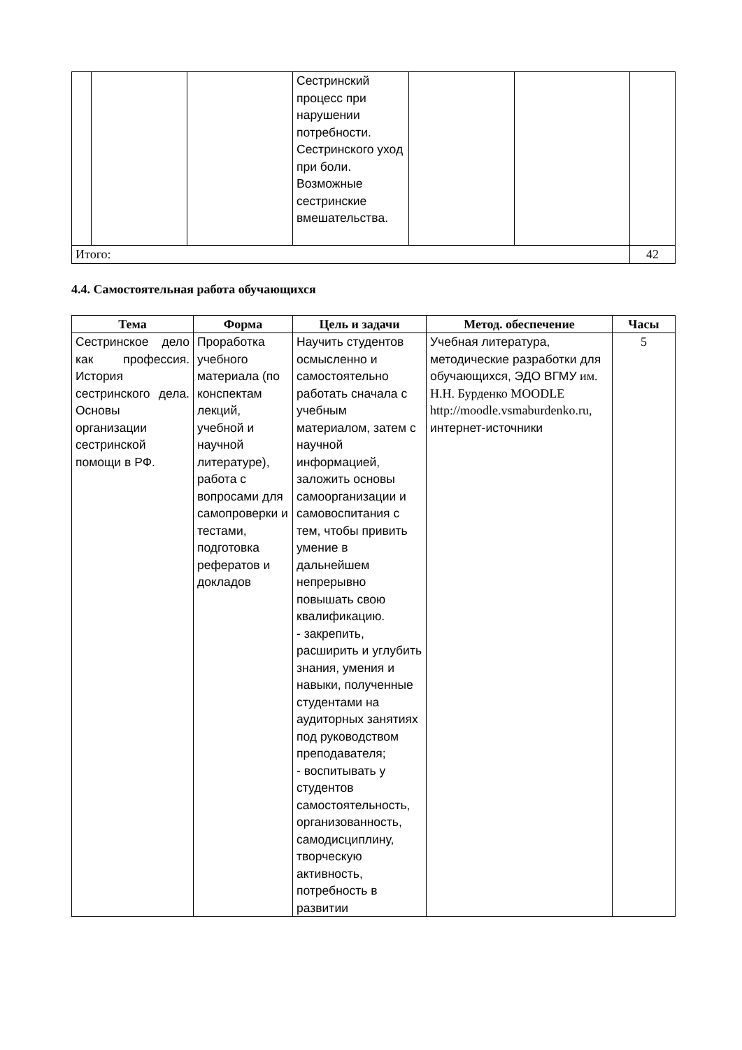| | | | Сестринский процесс при нарушении потребности. Сестринского уход при боли. Возможные сестринские вмешательства. | | | |
| Итого: | | | | | | 42 |
4.4. Самостоятельная работа обучающихся
| Тема | Форма | Цель и задачи | Метод. обеспечение | Часы |
| --- | --- | --- | --- | --- |
| Сестринское дело как профессия. История сестринского дела. Основы организации сестринской помощи в РФ. | Проработка учебного материала (по конспектам лекций, учебной и научной литературе), работа с вопросами для самопроверки и тестами, подготовка рефератов и докладов | Научить студентов осмысленно и самостоятельно работать сначала с учебным материалом, затем с научной информацией, заложить основы самоорганизации и самовоспитания с тем, чтобы привить умение в дальнейшем непрерывно повышать свою квалификацию. - закрепить, расширить и углубить знания, умения и навыки, полученные студентами на аудиторных занятиях под руководством преподавателя; - воспитывать у студентов самостоятельность, организованность, самодисциплину, творческую активность, потребность в развитии | Учебная литература, методические разработки для обучающихся, ЭДО ВГМУ им. Н.Н. Бурденко MOODLE http://moodle.vsmaburdenko.ru, интернет-источники | 5 |